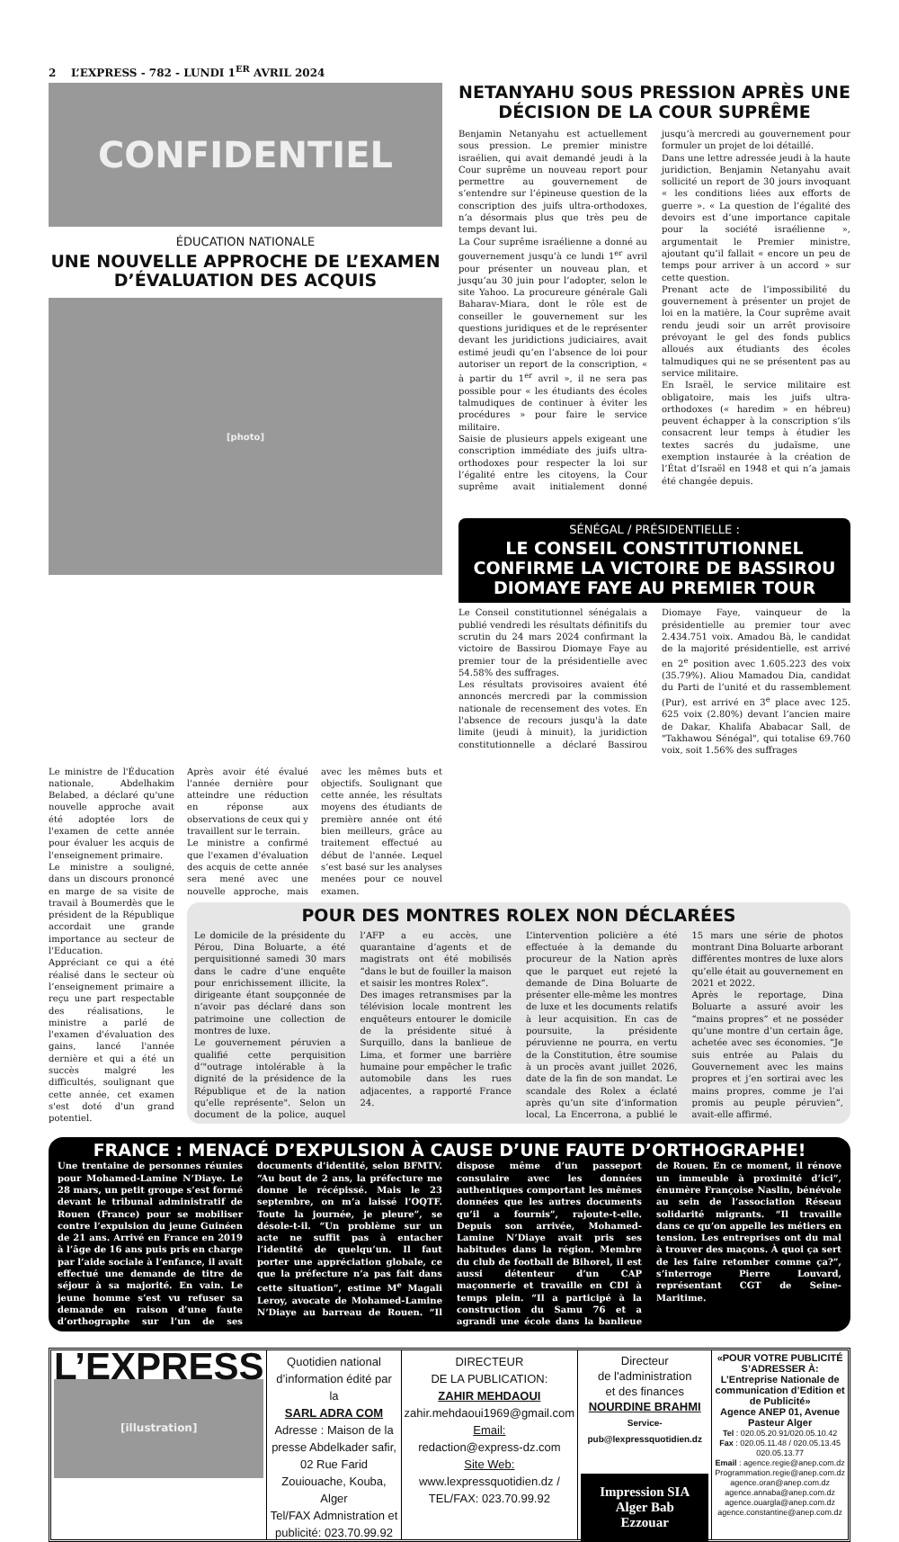2 L’EXPRESS - 782 - LUNDI 1<sup>ER</sup> AVRIL 2024
CONFIDENTIEL
ÉDUCATION NATIONALE
UNE NOUVELLE APPROCHE DE L’EXAMEN D’ÉVALUATION DES ACQUIS
[photo]
NETANYAHU SOUS PRESSION APRÈS UNE DÉCISION DE LA COUR SUPRÊME
Benjamin Netanyahu est actuellement sous pression. Le premier ministre israélien, qui avait demandé jeudi à la Cour suprême un nouveau report pour permettre au gouvernement de s’entendre sur l’épineuse question de la conscription des juifs ultra-orthodoxes, n’a désormais plus que très peu de temps devant lui.
La Cour suprême israélienne a donné au gouvernement jusqu’à ce lundi 1<sup>er</sup> avril pour présenter un nouveau plan, et jusqu’au 30 juin pour l’adopter, selon le site Yahoo. La procureure générale Gali Baharav-Miara, dont le rôle est de conseiller le gouvernement sur les questions juridiques et de le représenter devant les juridictions judiciaires, avait estimé jeudi qu’en l’absence de loi pour autoriser un report de la conscription, « à partir du 1<sup>er</sup> avril », il ne sera pas possible pour « les étudiants des écoles talmudiques de continuer à éviter les procédures » pour faire le service militaire.
Saisie de plusieurs appels exigeant une conscription immédiate des juifs ultra-orthodoxes pour respecter la loi sur l’égalité entre les citoyens, la Cour suprême avait initialement donné jusqu’à mercredi au gouvernement pour formuler un projet de loi détaillé.
Dans une lettre adressée jeudi à la haute juridiction, Benjamin Netanyahu avait sollicité un report de 30 jours invoquant « les conditions liées aux efforts de guerre ». « La question de l’égalité des devoirs est d’une importance capitale pour la société israélienne », argumentait le Premier ministre, ajoutant qu’il fallait « encore un peu de temps pour arriver à un accord » sur cette question.
Prenant acte de l’impossibilité du gouvernement à présenter un projet de loi en la matière, la Cour suprême avait rendu jeudi soir un arrêt provisoire prévoyant le gel des fonds publics alloués aux étudiants des écoles talmudiques qui ne se présentent pas au service militaire.
En Israël, le service militaire est obligatoire, mais les juifs ultra-orthodoxes (« haredim » en hébreu) peuvent échapper à la conscription s’ils consacrent leur temps à étudier les textes sacrés du judaïsme, une exemption instaurée à la création de l’État d’Israël en 1948 et qui n’a jamais été changée depuis.
SÉNÉGAL / PRÉSIDENTIELLE :
LE CONSEIL CONSTITUTIONNEL CONFIRME LA VICTOIRE DE BASSIROU DIOMAYE FAYE AU PREMIER TOUR
Le Conseil constitutionnel sénégalais a publié vendredi les résultats définitifs du scrutin du 24 mars 2024 confirmant la victoire de Bassirou Diomaye Faye au premier tour de la présidentielle avec 54.58% des suffrages.
Les résultats provisoires avaient été annoncés mercredi par la commission nationale de recensement des votes. En l'absence de recours jusqu'à la date limite (jeudi à minuit), la juridiction constitutionnelle a déclaré Bassirou Diomaye Faye, vainqueur de la présidentielle au premier tour avec 2.434.751 voix. Amadou Bà, le candidat de la majorité présidentielle, est arrivé en 2<sup>e</sup> position avec 1.605.223 des voix (35.79%). Aliou Mamadou Dia, candidat du Parti de l’unité et du rassemblement (Pur), est arrivé en 3<sup>e</sup> place avec 125. 625 voix (2.80%) devant l’ancien maire de Dakar, Khalifa Ababacar Sall, de "Takhawou Sénégal", qui totalise 69.760 voix, soit 1.56% des suffrages
Le ministre de l'Éducation nationale, Abdelhakim Belabed, a déclaré qu'une nouvelle approche avait été adoptée lors de l'examen de cette année pour évaluer les acquis de l'enseignement primaire.
Le ministre a souligné, dans un discours prononcé en marge de sa visite de travail à Boumerdès que le président de la République accordait une grande importance au secteur de l'Education.
Appréciant ce qui a été réalisé dans le secteur où l’enseignement primaire a reçu une part respectable des réalisations, le ministre a parlé de l'examen d'évaluation des gains, lancé l'année dernière et qui a été un succès malgré les difficultés, soulignant que cette année, cet examen s'est doté d'un grand potentiel.
Après avoir été évalué l'année dernière pour atteindre une réduction en réponse aux observations de ceux qui y travaillent sur le terrain.
Le ministre a confirmé que l'examen d'évaluation des acquis de cette année sera mené avec une nouvelle approche, mais avec les mêmes buts et objectifs. Soulignant que cette année, les résultats moyens des étudiants de première année ont été bien meilleurs, grâce au traitement effectué au début de l'année. Lequel s’est basé sur les analyses menées pour ce nouvel examen.
POUR DES MONTRES ROLEX NON DÉCLARÉES
Le domicile de la présidente du Pérou, Dina Boluarte, a été perquisitionné samedi 30 mars dans le cadre d’une enquête pour enrichissement illicite, la dirigeante étant soupçonnée de n’avoir pas déclaré dans son patrimoine une collection de montres de luxe.
Le gouvernement péruvien a qualifié cette perquisition d’"outrage intolérable à la dignité de la présidence de la République et de la nation qu’elle représente". Selon un document de la police, auquel l’AFP a eu accès, une quarantaine d’agents et de magistrats ont été mobilisés “dans le but de fouiller la maison et saisir les montres Rolex”.
Des images retransmises par la télévision locale montrent les enquêteurs entourer le domicile de la présidente situé à Surquillo, dans la banlieue de Lima, et former une barrière humaine pour empêcher le trafic automobile dans les rues adjacentes, a rapporté France 24.
L’intervention policière a été effectuée à la demande du procureur de la Nation après que le parquet eut rejeté la demande de Dina Boluarte de présenter elle-même les montres de luxe et les documents relatifs à leur acquisition. En cas de poursuite, la présidente péruvienne ne pourra, en vertu de la Constitution, être soumise à un procès avant juillet 2026, date de la fin de son mandat. Le scandale des Rolex a éclaté après qu’un site d’information local, La Encerrona, a publié le 15 mars une série de photos montrant Dina Boluarte arborant différentes montres de luxe alors qu’elle était au gouvernement en 2021 et 2022.
Après le reportage, Dina Boluarte a assuré avoir les “mains propres” et ne posséder qu’une montre d’un certain âge, achetée avec ses économies. “Je suis entrée au Palais du Gouvernement avec les mains propres et j’en sortirai avec les mains propres, comme je l’ai promis au peuple péruvien”, avait-elle affirmé.
FRANCE : MENACÉ D’EXPULSION À CAUSE D’UNE FAUTE D’ORTHOGRAPHE!
Une trentaine de personnes réunies pour Mohamed-Lamine N’Diaye. Le 28 mars, un petit groupe s’est formé devant le tribunal administratif de Rouen (France) pour se mobiliser contre l’expulsion du jeune Guinéen de 21 ans. Arrivé en France en 2019 à l’âge de 16 ans puis pris en charge par l’aide sociale à l’enfance, il avait effectué une demande de titre de séjour à sa majorité. En vain. Le jeune homme s’est vu refuser sa demande en raison d’une faute d’orthographe sur l’un de ses documents d’identité, selon BFMTV. “Au bout de 2 ans, la préfecture me donne le récépissé. Mais le 23 septembre, on m’a laissé l’OQTF. Toute la journée, je pleure”, se désole-t-il. “Un problème sur un acte ne suffit pas à entacher l’identité de quelqu’un. Il faut porter une appréciation globale, ce que la préfecture n’a pas fait dans cette situation”, estime M<sup>e</sup> Magali Leroy, avocate de Mohamed-Lamine N’Diaye au barreau de Rouen. “Il dispose même d’un passeport consulaire avec les données authentiques comportant les mêmes données que les autres documents qu’il a fournis”, rajoute-t-elle. Depuis son arrivée, Mohamed-Lamine N’Diaye avait pris ses habitudes dans la région. Membre du club de football de Bihorel, il est aussi détenteur d’un CAP maçonnerie et travaille en CDI à temps plein. “Il a participé à la construction du Samu 76 et a agrandi une école dans la banlieue de Rouen. En ce moment, il rénove un immeuble à proximité d’ici”, énumère Françoise Naslin, bénévole au sein de l’association Réseau solidarité migrants. “Il travaille dans ce qu’on appelle les métiers en tension. Les entreprises ont du mal à trouver des maçons. À quoi ça sert de les faire retomber comme ça?”, s’interroge Pierre Louvard, représentant CGT de Seine-Maritime.
L’EXPRESS
[illustration]
Quotidien national d’information édité par la
SARL ADRA COM
Adresse : Maison de la presse Abdelkader safir, 02 Rue Farid Zouiouache, Kouba, Alger
Tel/FAX Admnistration et publicité: 023.70.99.92
DIRECTEUR
DE LA PUBLICATION:
ZAHIR MEHDAOUI
zahir.mehdaoui1969@gmail.com
Email:
redaction@express-dz.com
Site Web:
www.lexpressquotidien.dz / TEL/FAX: 023.70.99.92
Directeur
de l'administration
et des finances
NOURDINE BRAHMI
Service-pub@lexpressquotidien.dz
Impression SIA
Alger Bab Ezzouar
«POUR VOTRE PUBLICITÉ S’ADRESSER À:
L’Entreprise Nationale de communication d’Edition et de Publicité»
Agence ANEP 01, Avenue Pasteur Alger
Tel : 020.05.20.91/020.05.10.42
Fax : 020.05.11.48 / 020.05.13.45
020.05.13.77
Email : agence.regie@anep.com.dz
Programmation.regie@anep.com.dz
agence.oran@anep.com.dz
agence.annaba@anep.com.dz
agence.ouargla@anep.com.dz
agence.constantine@anep.com.dz